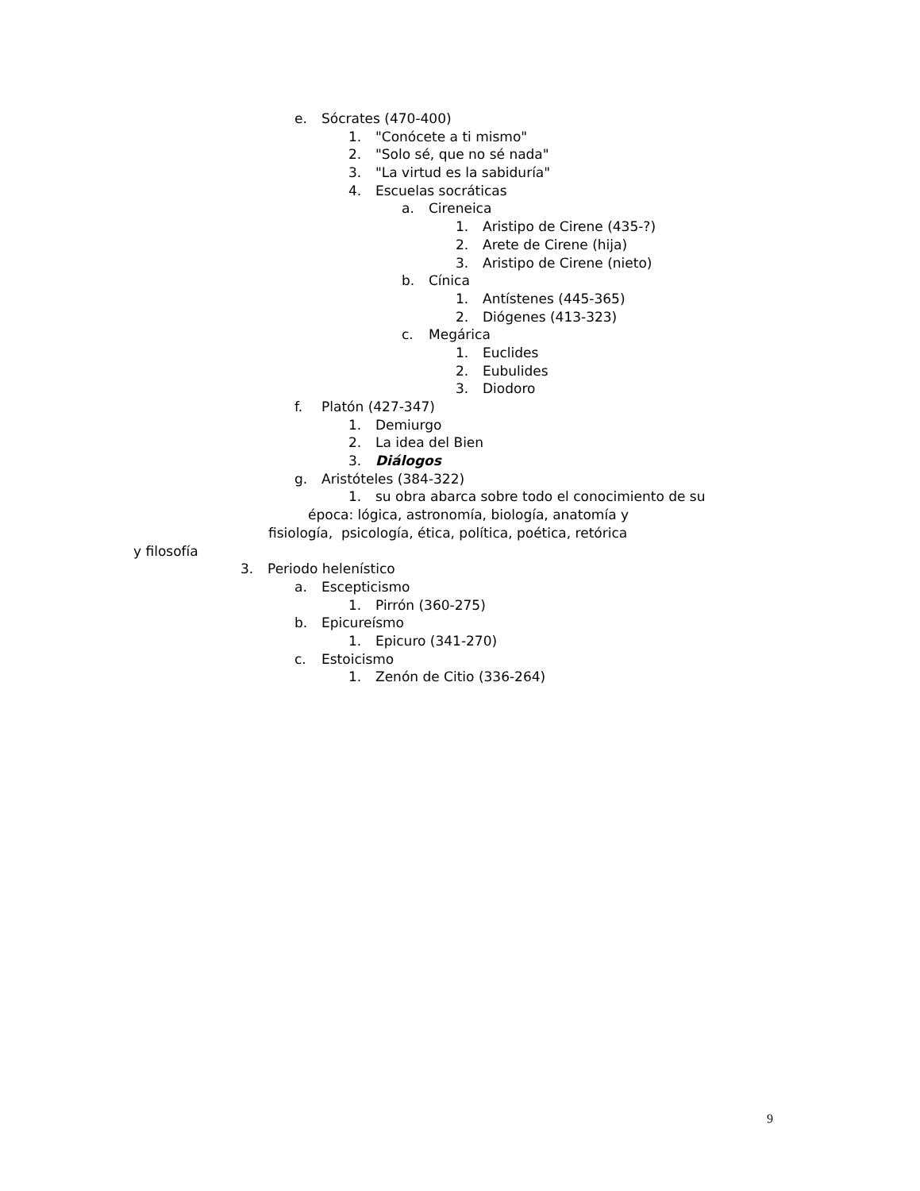e. Sócrates (470-400)
1. "Conócete a ti mismo"
2. "Solo sé, que no sé nada"
3. "La virtud es la sabiduría"
4. Escuelas socráticas
a. Cireneica
1. Aristipo de Cirene (435-?)
2. Arete de Cirene (hija)
3. Aristipo de Cirene (nieto)
b. Cínica
1. Antístenes (445-365)
2. Diógenes (413-323)
c. Megárica
1. Euclides
2. Eubulides
3. Diodoro
f. Platón (427-347)
1. Demiurgo
2. La idea del Bien
3. Diálogos
g. Aristóteles (384-322)
1. su obra abarca sobre todo el conocimiento de su
época: lógica, astronomía, biología, anatomía y
fisiología, psicología, ética, política, poética, retórica
y filosofía
3. Periodo helenístico
a. Escepticismo
1. Pirrón (360-275)
b. Epicureísmo
1. Epicuro (341-270)
c. Estoicismo
1. Zenón de Citio (336-264)
9